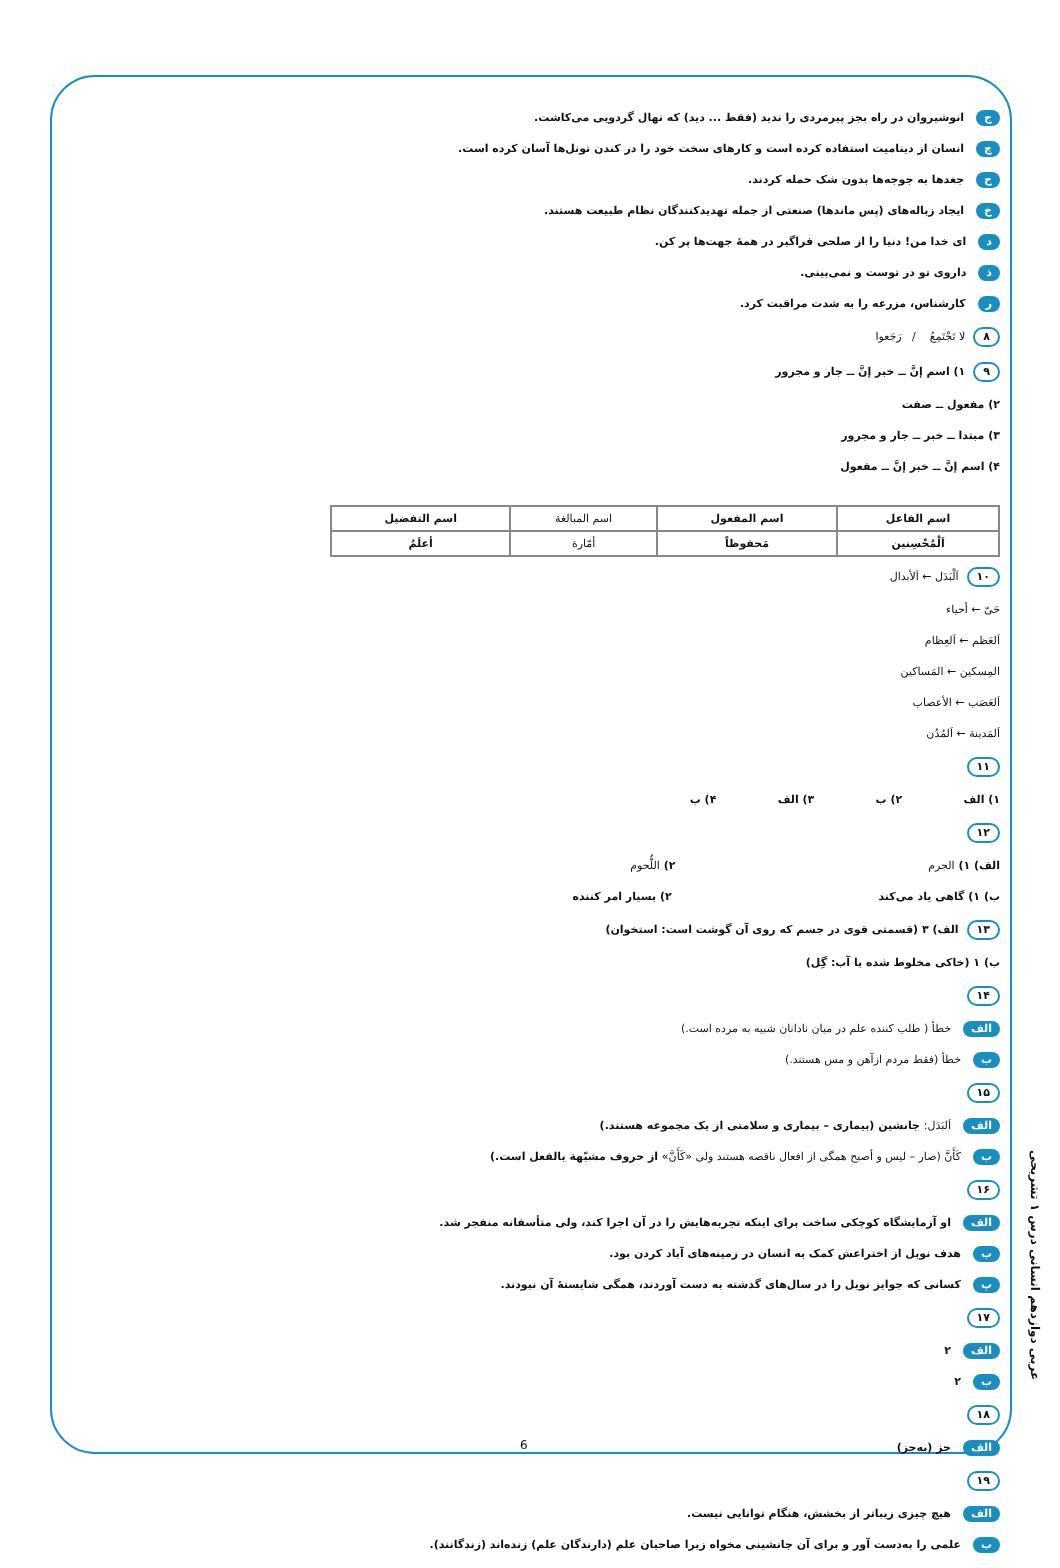جانوشیروان در راه بجز پیرمردی را ندید (فقط ... دید) که نهال گردویی می‌کاشت.
چانسان از دینامیت استفاده کرده است و کارهای سخت خود را در کندن تونل‌ها آسان کرده است.
حجغدها به جوجه‌ها بدون شک حمله کردند.
خایجاد زباله‌های (پس ماندها) صنعتی از جمله تهدیدکنندگان نظام طبیعت هستند.
دای خدا من! دنیا را از صلحی فراگیر در همهٔ جهت‌ها پر کن.
ذداروی تو در توست و نمی‌بینی.
رکارشناس، مزرعه را به شدت مراقبت کرد.
۸ لا تَجْتَمِعُ / رَجَعوا
۹ ۱) اسم إنَّ ــ خبر إنَّ ــ جار و مجرور
۲) مفعول ــ صفت
۳) مبتدا ــ خبر ــ جار و مجرور
۴) اسم إنَّ ــ خبر إنَّ ــ مفعول
| اسم الفاعل | اسم المفعول | اسم المبالغة | اسم التفضيل |
| --- | --- | --- | --- |
| اَلْمُحْسِنين | مَحفوظاً | أمّارة | أعلَمُ |
۱۰ اَلْبَدَل ← اَلأبدال
حَیّ ← أحياء
اَلعَظم ← اَلعِظام
المِسكين ← المَساكين
اَلعَصَب ← الأعصاب
اَلمَدينة ← اَلمُدُن
۱۱
۱) الف ۲) ب ۳) الف ۴) ب
۱۲
الف) ۱) الجرم ۲) اللُّحوم
ب) ۱) گاهی یاد می‌کند ۲) بسیار امر کننده
۱۳ الف) ۳ (قسمتی قوی در جسم که روی آن گوشت است: استخوان)
ب) ۱ (خاکی مخلوط شده با آب: گِل)
۱۴
الف خطأ ( طلب کننده علم در میان نادانان شبیه به مرده است.)
بخطأ (فقط مردم ازآهن و مس هستند.)
۱۵
الف اَلبَدَل: جانشین (بیماری – بیماری و سلامتی از یک مجموعه هستند.)
بکَأَنَّ (صار – لیس و أصبح همگی از افعال ناقصه هستند ولی «کَأَنَّ» از حروف مشبّهة بالفعل است.)
۱۶
الف او آزمایشگاه کوچکی ساخت برای اینکه تجربه‌هایش را در آن اجرا کند، ولی متأسفانه منفجر شد.
بهدف نوبل از اختراعش کمک به انسان در زمینه‌های آباد کردن بود.
پکسانی که جوایز نوبل را در سال‌های گذشته به دست آوردند، همگی شایستهٔ آن نبودند.
۱۷
الف ۲
ب ۲
۱۸
الف جز (به‌جز)
۱۹
الف هیچ چیزی زیباتر از بخشش، هنگام توانایی نیست.
بعلمی را به‌دست آور و برای آن جانشینی مخواه زیرا صاحبان علم (دارندگان علم) زنده‌اند (زندگانند).
عربی دوازدهم انسانی درس ۱ تشریحی
6